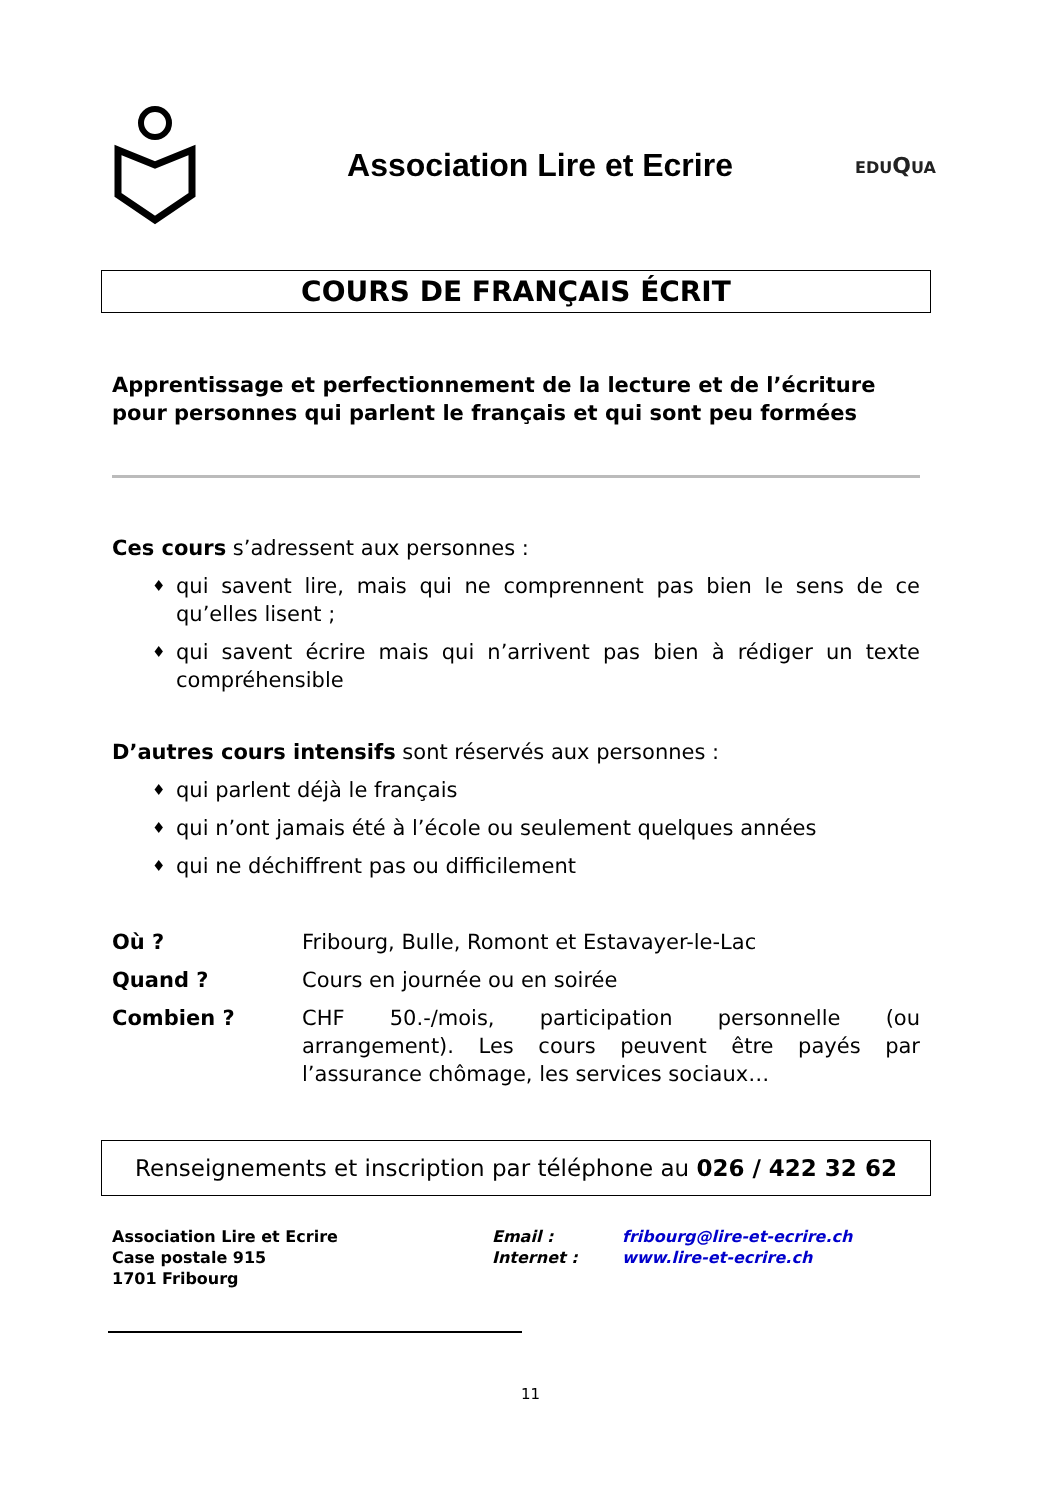Association Lire et Ecrire
EDUQUA
COURS DE FRANÇAIS ÉCRIT
Apprentissage et perfectionnement de la lecture et de l’écriture pour personnes qui parlent le français et qui sont peu formées
Ces cours s’adressent aux personnes :
♦ qui savent lire, mais qui ne comprennent pas bien le sens de ce qu’elles lisent ;
♦ qui savent écrire mais qui n’arrivent pas bien à rédiger un texte compréhensible
D’autres cours intensifs sont réservés aux personnes :
♦ qui parlent déjà le français
♦ qui n’ont jamais été à l’école ou seulement quelques années
♦ qui ne déchiffrent pas ou difficilement
Où ? Fribourg, Bulle, Romont et Estavayer-le-Lac
Quand ? Cours en journée ou en soirée
Combien ? CHF 50.-/mois, participation personnelle (ou arrangement). Les cours peuvent être payés par l’assurance chômage, les services sociaux…
Renseignements et inscription par téléphone au 026 / 422 32 62
Association Lire et Ecrire
Case postale 915
1701 Fribourg
Email :
Internet :
fribourg@lire-et-ecrire.ch
www.lire-et-ecrire.ch
11